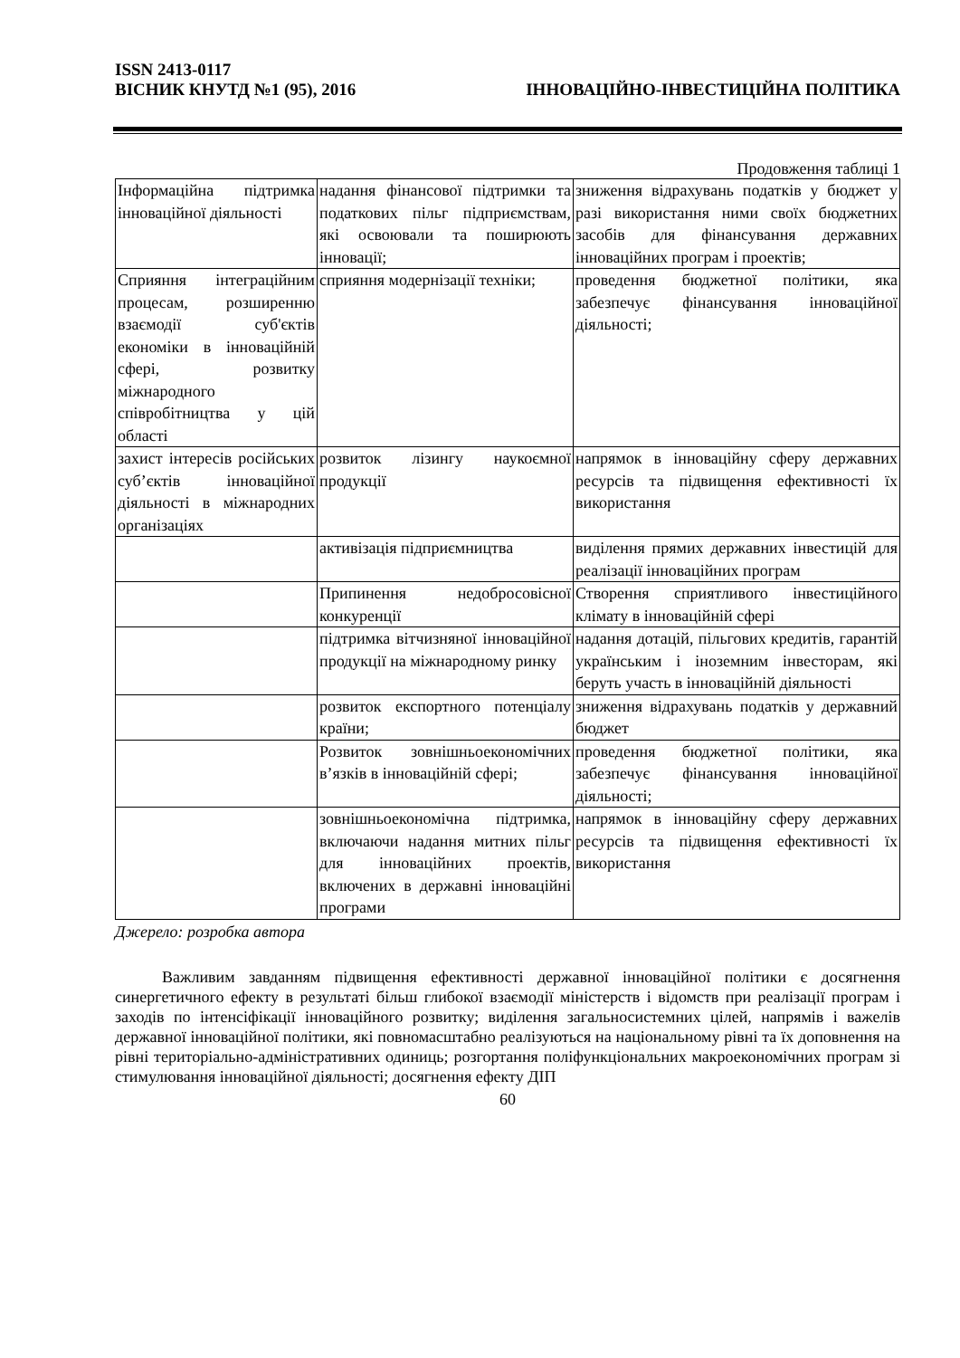ISSN 2413-0117
ВІСНИК КНУТД №1 (95), 2016 ІННОВАЦІЙНО-ІНВЕСТИЦІЙНА ПОЛІТИКА
Продовження таблиці 1
| Інформаційна підтримка інноваційної діяльності | надання фінансової підтримки та податкових пільг підприємствам, які освоювали та поширюють інновації; | зниження відрахувань податків у бюджет у разі використання ними своїх бюджетних засобів для фінансування державних інноваційних програм і проектів; |
| Сприяння інтеграційним процесам, розширенню взаємодії суб'єктів економіки в інноваційній сфері, розвитку міжнародного співробітництва у цій області | сприяння модернізації техніки; | проведення бюджетної політики, яка забезпечує фінансування інноваційної діяльності; |
| захист інтересів російських суб’єктів інноваційної діяльності в міжнародних організаціях | розвиток лізингу наукоємної продукції | напрямок в інноваційну сферу державних ресурсів та підвищення ефективності їх використання |
| | активізація підприємництва | виділення прямих державних інвестицій для реалізації інноваційних програм |
| | Припинення недобросовісної конкуренції | Створення сприятливого інвестиційного клімату в інноваційній сфері |
| | підтримка вітчизняної інноваційної продукції на міжнародному ринку | надання дотацій, пільгових кредитів, гарантій українським і іноземним інвесторам, які беруть участь в інноваційній діяльності |
| | розвиток експортного потенціалу країни; | зниження відрахувань податків у державний бюджет |
| | Розвиток зовнішньоекономічних в’язків в інноваційній сфері; | проведення бюджетної політики, яка забезпечує фінансування інноваційної діяльності; |
| | зовнішньоекономічна підтримка, включаючи надання митних пільг для інноваційних проектів, включених в державні інноваційні програми | напрямок в інноваційну сферу державних ресурсів та підвищення ефективності їх використання |
Джерело: розробка автора
Важливим завданням підвищення ефективності державної інноваційної політики є досягнення синергетичного ефекту в результаті більш глибокої взаємодії міністерств і відомств при реалізації програм і заходів по інтенсіфікації інноваційного розвитку; виділення загальносистемних цілей, напрямів і важелів державної інноваційної політики, які повномасштабно реалізуються на національному рівні та їх доповнення на рівні територіально-адміністративних одиниць; розгортання поліфункціональних макроекономічних програм зі стимулювання інноваційної діяльності; досягнення ефекту ДІП
60